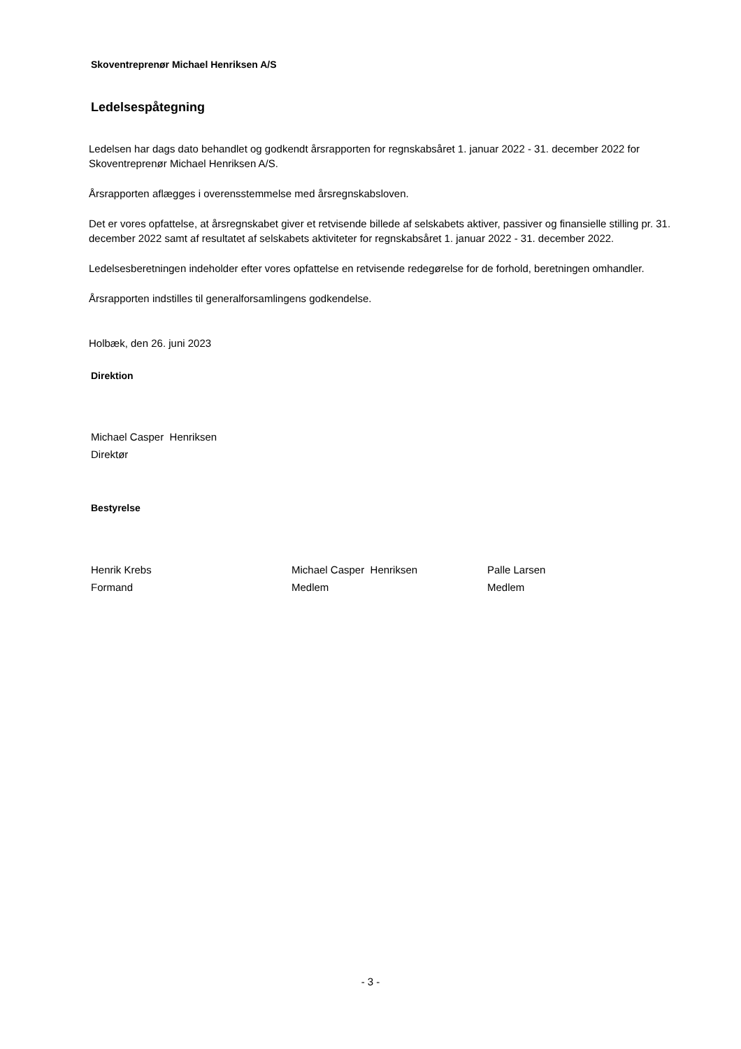Skoventreprenør Michael Henriksen A/S
Ledelsespåtegning
Ledelsen har dags dato behandlet og godkendt årsrapporten for regnskabsåret 1. januar 2022 - 31. december 2022 for Skoventreprenør Michael Henriksen A/S.
Årsrapporten aflægges i overensstemmelse med årsregnskabsloven.
Det er vores opfattelse, at årsregnskabet giver et retvisende billede af selskabets aktiver, passiver og finansielle stilling pr. 31. december 2022 samt af resultatet af selskabets aktiviteter for regnskabsåret 1. januar 2022 - 31. december 2022.
Ledelsesberetningen indeholder efter vores opfattelse en retvisende redegørelse for de forhold, beretningen omhandler.
Årsrapporten indstilles til generalforsamlingens godkendelse.
Holbæk, den 26. juni 2023
Direktion
Michael Casper Henriksen
Direktør
Bestyrelse
Henrik Krebs
Formand
Michael Casper Henriksen
Medlem
Palle Larsen
Medlem
- 3 -